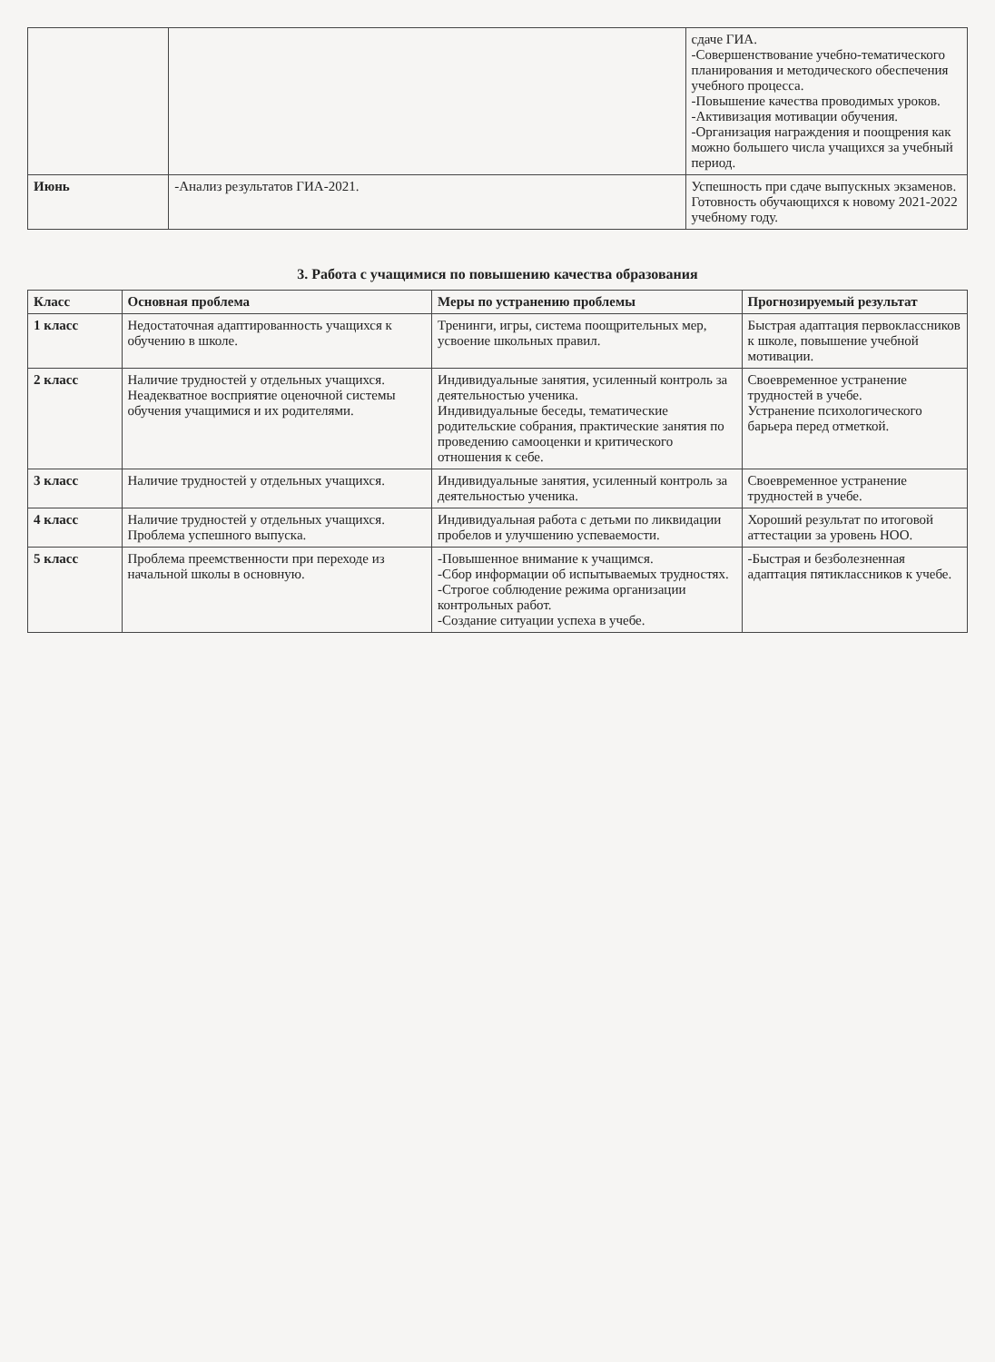| | | сдаче ГИА. -Совершенствование учебно-тематического планирования и методического обеспечения учебного процесса. -Повышение качества проводимых уроков. -Активизация мотивации обучения. -Организация награждения и поощрения как можно большего числа учащихся за учебный период. |
| Июнь | -Анализ результатов ГИА-2021. | Успешность при сдаче выпускных экзаменов. Готовность обучающихся к новому 2021-2022 учебному году. |
3. Работа с учащимися по повышению качества образования
| Класс | Основная проблема | Меры по устранению проблемы | Прогнозируемый результат |
| --- | --- | --- | --- |
| 1 класс | Недостаточная адаптированность учащихся к обучению в школе. | Тренинги, игры, система поощрительных мер, усвоение школьных правил. | Быстрая адаптация первоклассников к школе, повышение учебной мотивации. |
| 2 класс | Наличие трудностей у отдельных учащихся. Неадекватное восприятие оценочной системы обучения учащимися и их родителями. | Индивидуальные занятия, усиленный контроль за деятельностью ученика. Индивидуальные беседы, тематические родительские собрания, практические занятия по проведению самооценки и критического отношения к себе. | Своевременное устранение трудностей в учебе. Устранение психологического барьера перед отметкой. |
| 3 класс | Наличие трудностей у отдельных учащихся. | Индивидуальные занятия, усиленный контроль за деятельностью ученика. | Своевременное устранение трудностей в учебе. |
| 4 класс | Наличие трудностей у отдельных учащихся. Проблема успешного выпуска. | Индивидуальная работа с детьми по ликвидации пробелов и улучшению успеваемости. | Хороший результат по итоговой аттестации за уровень НОО. |
| 5 класс | Проблема преемственности при переходе из начальной школы в основную. | -Повышенное внимание к учащимся. -Сбор информации об испытываемых трудностях. -Строгое соблюдение режима организации контрольных работ. -Создание ситуации успеха в учебе. | -Быстрая и безболезненная адаптация пятиклассников к учебе. |